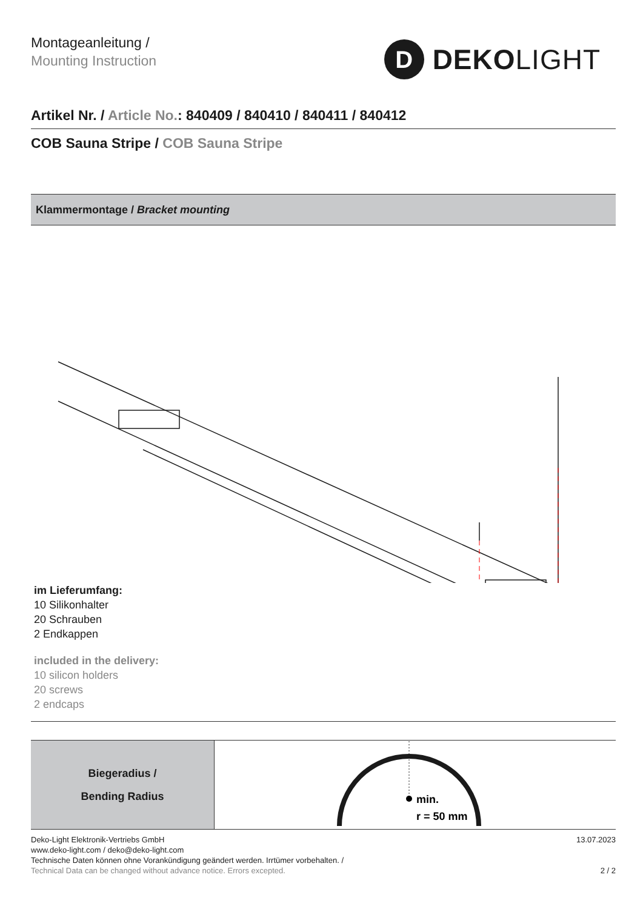Montageanleitung /
Mounting Instruction
D
DEKOLIGHT
Artikel Nr. / Article No.: 840409 / 840410 / 840411 / 840412
COB Sauna Stripe / COB Sauna Stripe
Klammermontage / Bracket mounting
im Lieferumfang:
10 Silikonhalter
20 Schrauben
2 Endkappen
included in the delivery:
10 silicon holders
20 screws
2 endcaps
| Biegeradius / Bending Radius | min. r = 50 mm |
Deko-Light Elektronik-Vertriebs GmbH
www.deko-light.com / deko@deko-light.com
Technische Daten können ohne Vorankündigung geändert werden. Irrtümer vorbehalten. /
Technical Data can be changed without advance notice. Errors excepted.
13.07.2023
2 / 2